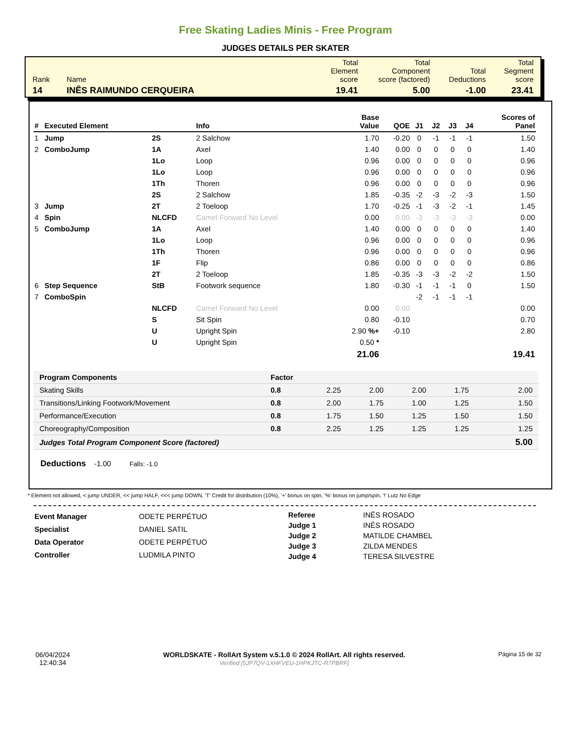Free Skating Ladies Minis - Free Program
JUDGES DETAILS PER SKATER
| Rank | Name | Total Element score | Total Component score (factored) | Total Deductions | Total Segment score |
| 14 | INÊS RAIMUNDO CERQUEIRA | 19.41 | 5.00 | -1.00 | 23.41 |
| # | Executed Element | | Info | Base Value | QOE | J1 | J2 | J3 | J4 | Scores of Panel |
| --- | --- | --- | --- | --- | --- | --- | --- | --- | --- | --- |
| 1 | Jump | 2S | 2 Salchow | 1.70 | -0.20 | 0 | -1 | -1 | -1 | 1.50 |
| 2 | ComboJump | 1A | Axel | 1.40 | 0.00 | 0 | 0 | 0 | 0 | 1.40 |
| | | 1Lo | Loop | 0.96 | 0.00 | 0 | 0 | 0 | 0 | 0.96 |
| | | 1Lo | Loop | 0.96 | 0.00 | 0 | 0 | 0 | 0 | 0.96 |
| | | 1Th | Thoren | 0.96 | 0.00 | 0 | 0 | 0 | 0 | 0.96 |
| | | 2S | 2 Salchow | 1.85 | -0.35 | -2 | -3 | -2 | -3 | 1.50 |
| 3 | Jump | 2T | 2 Toeloop | 1.70 | -0.25 | -1 | -3 | -2 | -1 | 1.45 |
| 4 | Spin | NLCFD | Camel Forward No Level | 0.00 | 0.00 | -3 | -3 | -3 | -3 | 0.00 |
| 5 | ComboJump | 1A | Axel | 1.40 | 0.00 | 0 | 0 | 0 | 0 | 1.40 |
| | | 1Lo | Loop | 0.96 | 0.00 | 0 | 0 | 0 | 0 | 0.96 |
| | | 1Th | Thoren | 0.96 | 0.00 | 0 | 0 | 0 | 0 | 0.96 |
| | | 1F | Flip | 0.86 | 0.00 | 0 | 0 | 0 | 0 | 0.86 |
| | | 2T | 2 Toeloop | 1.85 | -0.35 | -3 | -3 | -2 | -2 | 1.50 |
| 6 | Step Sequence | StB | Footwork sequence | 1.80 | -0.30 | -1 | -1 | -1 | 0 | 1.50 |
| 7 | ComboSpin | | | | | -2 | -1 | -1 | -1 | |
| | | NLCFD | Camel Forward No Level | 0.00 | 0.00 | | | | | 0.00 |
| | | S | Sit Spin | 0.80 | -0.10 | | | | | 0.70 |
| | | U | Upright Spin | 2.90 %+ | -0.10 | | | | | 2.80 |
| | | U | Upright Spin | 0.50 * | | | | | | |
| | | | | 21.06 | | | | | | 19.41 |
| Program Components | Factor | | | | | |
| Skating Skills | 0.8 | 2.25 | 2.00 | 2.00 | 1.75 | 2.00 |
| Transitions/Linking Footwork/Movement | 0.8 | 2.00 | 1.75 | 1.00 | 1.25 | 1.50 |
| Performance/Execution | 0.8 | 1.75 | 1.50 | 1.25 | 1.50 | 1.50 |
| Choreography/Composition | 0.8 | 2.25 | 1.25 | 1.25 | 1.25 | 1.25 |
| Judges Total Program Component Score (factored) | | | | | | 5.00 |
Deductions -1.00 Falls: -1.0
* Element not allowed, < jump UNDER, << jump HALF, <<< jump DOWN, 'T' Credit for distribution (10%), '+' bonus on spin, '%' bonus on jump/spin, '!' Lutz No Edge
| Event Manager | ODETE PERPÉTUO |
| Specialist | DANIEL SATIL |
| Data Operator | ODETE PERPÉTUO |
| Controller | LUDMILA PINTO |
| Referee | INÊS ROSADO |
| Judge 1 | INÊS ROSADO |
| Judge 2 | MATILDE CHAMBEL |
| Judge 3 | ZILDA MENDES |
| Judge 4 | TERESA SILVESTRE |
06/04/2024
12:40:34
WORLDSKATE - RollArt System v.5.1.0 © 2024 RollArt. All rights reserved.
Verified [5JP7QV-1XHFVEU-1HPKJTC-R7PBRF]
Página 15 de 32